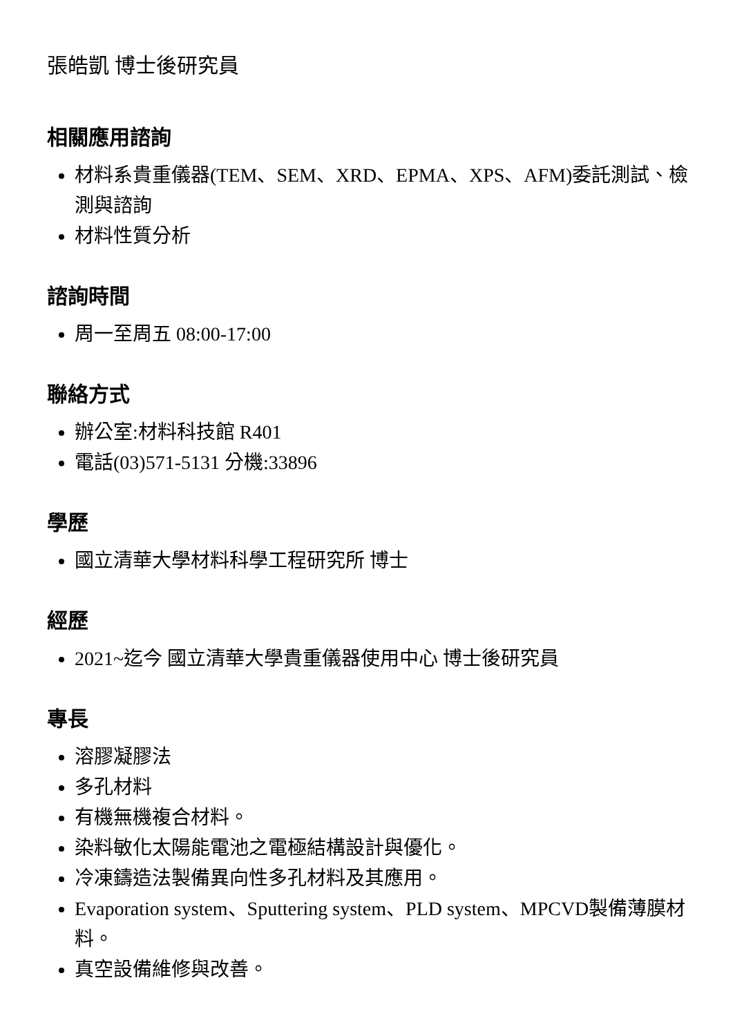張皓凱 博士後研究員
相關應用諮詢
材料系貴重儀器(TEM、SEM、XRD、EPMA、XPS、AFM)委託測試、檢測與諮詢
材料性質分析
諮詢時間
周一至周五 08:00-17:00
聯絡方式
辦公室:材料科技館 R401
電話(03)571-5131 分機:33896
學歷
國立清華大學材料科學工程研究所 博士
經歷
2021~迄今 國立清華大學貴重儀器使用中心 博士後研究員
專長
溶膠凝膠法
多孔材料
有機無機複合材料。
染料敏化太陽能電池之電極結構設計與優化。
冷凍鑄造法製備異向性多孔材料及其應用。
Evaporation system、Sputtering system、PLD system、MPCVD製備薄膜材料。
真空設備維修與改善。